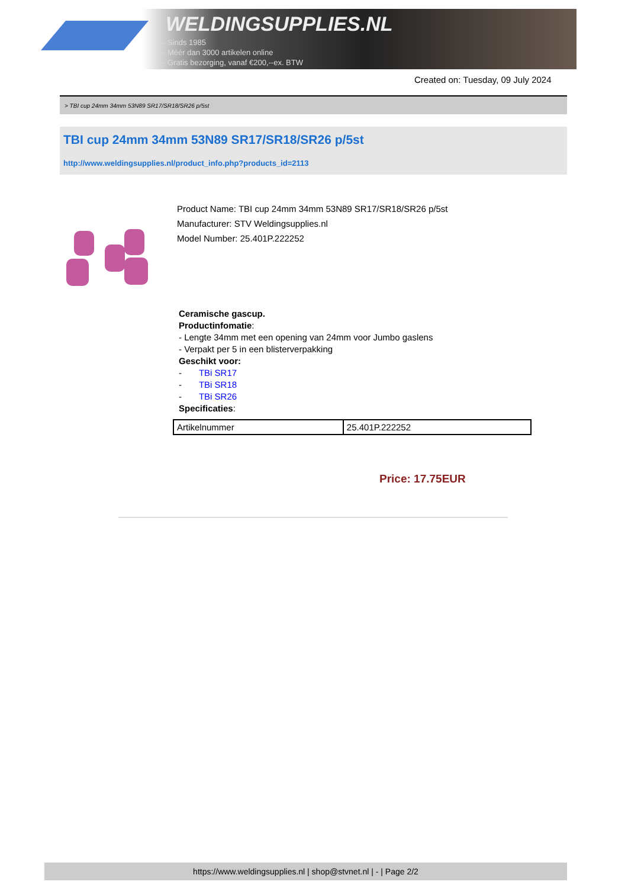WELDINGSUPPLIES.NL
- Sinds 1985
- Méér dan 3000 artikelen online
- Gratis bezorging, vanaf €200,--ex. BTW
Created on: Tuesday, 09 July 2024
> TBI cup 24mm 34mm 53N89 SR17/SR18/SR26 p/5st
TBI cup 24mm 34mm 53N89 SR17/SR18/SR26 p/5st
http://www.weldingsupplies.nl/product_info.php?products_id=2113
Product Name: TBI cup 24mm 34mm 53N89 SR17/SR18/SR26 p/5st
Manufacturer: STV Weldingsupplies.nl
Model Number: 25.401P.222252
Ceramische gascup.
Productinfomatie:
- Lengte 34mm met een opening van 24mm voor Jumbo gaslens
- Verpakt per 5 in een blisterverpakking
Geschikt voor:
- TBi SR17
- TBi SR18
- TBi SR26
Specificaties:
| Artikelnummer | 25.401P.222252 |
Price: 17.75EUR
https://www.weldingsupplies.nl | shop@stvnet.nl | - | Page 2/2